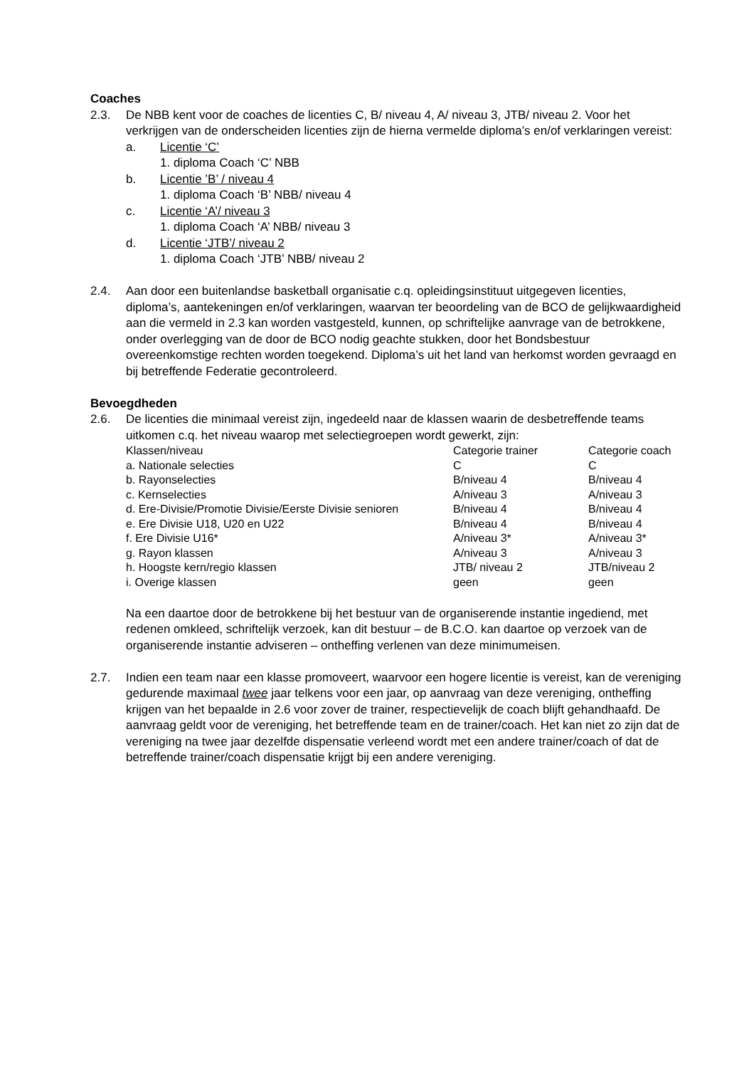Coaches
2.3. De NBB kent voor de coaches de licenties C, B/ niveau 4, A/ niveau 3, JTB/ niveau 2. Voor het verkrijgen van de onderscheiden licenties zijn de hierna vermelde diploma’s en/of verklaringen vereist:
a. Licentie ‘C’
1. diploma Coach ‘C’ NBB
b. Licentie ’B’ / niveau 4
1. diploma Coach ‘B’ NBB/ niveau 4
c. Licentie ‘A’/ niveau 3
1. diploma Coach ‘A’ NBB/ niveau 3
d. Licentie ‘JTB’/ niveau 2
1. diploma Coach ‘JTB’ NBB/ niveau 2
2.4. Aan door een buitenlandse basketball organisatie c.q. opleidingsinstituut uitgegeven licenties, diploma’s, aantekeningen en/of verklaringen, waarvan ter beoordeling van de BCO de gelijkwaardigheid aan die vermeld in 2.3 kan worden vastgesteld, kunnen, op schriftelijke aanvrage van de betrokkene, onder overlegging van de door de BCO nodig geachte stukken, door het Bondsbestuur overeenkomstige rechten worden toegekend. Diploma’s uit het land van herkomst worden gevraagd en bij betreffende Federatie gecontroleerd.
Bevoegdheden
2.6. De licenties die minimaal vereist zijn, ingedeeld naar de klassen waarin de desbetreffende teams uitkomen c.q. het niveau waarop met selectiegroepen wordt gewerkt, zijn:
| Klassen/niveau | Categorie trainer | Categorie coach |
| a. Nationale selecties | C | C |
| b. Rayonselecties | B/niveau 4 | B/niveau 4 |
| c. Kernselecties | A/niveau 3 | A/niveau 3 |
| d. Ere-Divisie/Promotie Divisie/Eerste Divisie senioren | B/niveau 4 | B/niveau 4 |
| e. Ere Divisie U18, U20 en U22 | B/niveau 4 | B/niveau 4 |
| f. Ere Divisie U16* | A/niveau 3* | A/niveau 3* |
| g. Rayon klassen | A/niveau 3 | A/niveau 3 |
| h. Hoogste kern/regio klassen | JTB/ niveau 2 | JTB/niveau 2 |
| i. Overige klassen | geen | geen |
Na een daartoe door de betrokkene bij het bestuur van de organiserende instantie ingediend, met redenen omkleed, schriftelijk verzoek, kan dit bestuur – de B.C.O. kan daartoe op verzoek van de organiserende instantie adviseren – ontheffing verlenen van deze minimumeisen.
2.7. Indien een team naar een klasse promoveert, waarvoor een hogere licentie is vereist, kan de vereniging gedurende maximaal twee jaar telkens voor een jaar, op aanvraag van deze vereniging, ontheffing krijgen van het bepaalde in 2.6 voor zover de trainer, respectievelijk de coach blijft gehandhaafd. De aanvraag geldt voor de vereniging, het betreffende team en de trainer/coach. Het kan niet zo zijn dat de vereniging na twee jaar dezelfde dispensatie verleend wordt met een andere trainer/coach of dat de betreffende trainer/coach dispensatie krijgt bij een andere vereniging.